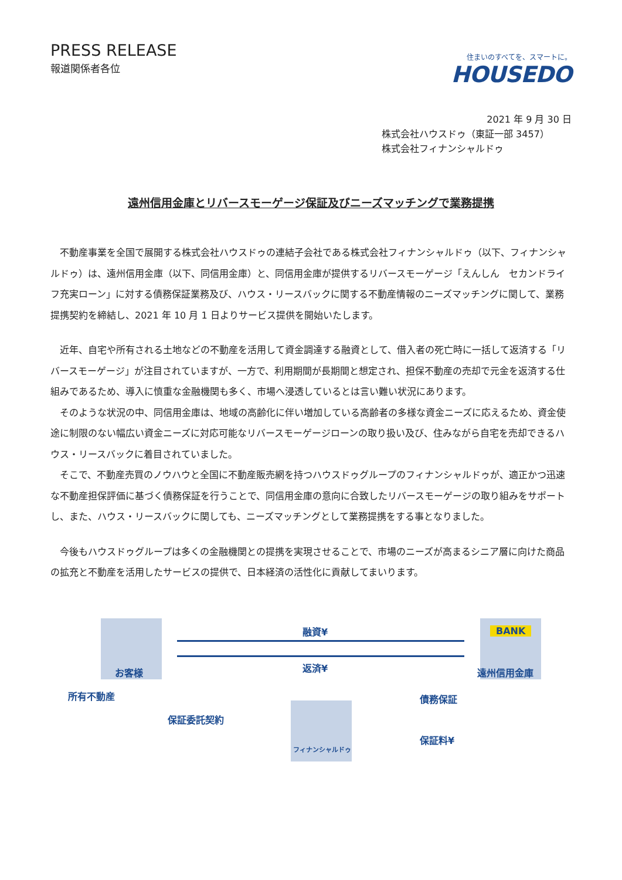PRESS RELEASE
報道関係者各位
住まいのすべてを、スマートに。
HOUSEDO
2021 年 9 月 30 日
株式会社ハウスドゥ（東証一部 3457）
株式会社フィナンシャルドゥ
遠州信用金庫とリバースモーゲージ保証及びニーズマッチングで業務提携
不動産事業を全国で展開する株式会社ハウスドゥの連結子会社である株式会社フィナンシャルドゥ（以下、フィナンシャルドゥ）は、遠州信用金庫（以下、同信用金庫）と、同信用金庫が提供するリバースモーゲージ「えんしん　セカンドライフ充実ローン」に対する債務保証業務及び、ハウス・リースバックに関する不動産情報のニーズマッチングに関して、業務提携契約を締結し、2021 年 10 月 1 日よりサービス提供を開始いたします。
近年、自宅や所有される土地などの不動産を活用して資金調達する融資として、借入者の死亡時に一括して返済する「リバースモーゲージ」が注目されていますが、一方で、利用期間が長期間と想定され、担保不動産の売却で元金を返済する仕組みであるため、導入に慎重な金融機関も多く、市場へ浸透しているとは言い難い状況にあります。
そのような状況の中、同信用金庫は、地域の高齢化に伴い増加している高齢者の多様な資金ニーズに応えるため、資金使途に制限のない幅広い資金ニーズに対応可能なリバースモーゲージローンの取り扱い及び、住みながら自宅を売却できるハウス・リースバックに着目されていました。
そこで、不動産売買のノウハウと全国に不動産販売網を持つハウスドゥグループのフィナンシャルドゥが、適正かつ迅速な不動産担保評価に基づく債務保証を行うことで、同信用金庫の意向に合致したリバースモーゲージの取り組みをサポートし、また、ハウス・リースバックに関しても、ニーズマッチングとして業務提携をする事となりました。
今後もハウスドゥグループは多くの金融機関との提携を実現させることで、市場のニーズが高まるシニア層に向けた商品の拡充と不動産を活用したサービスの提供で、日本経済の活性化に貢献してまいります。
お客様
所有不動産
融資¥
返済¥
BANK
遠州信用金庫
フィナンシャルドゥ
保証委託契約
債務保証
保証料¥